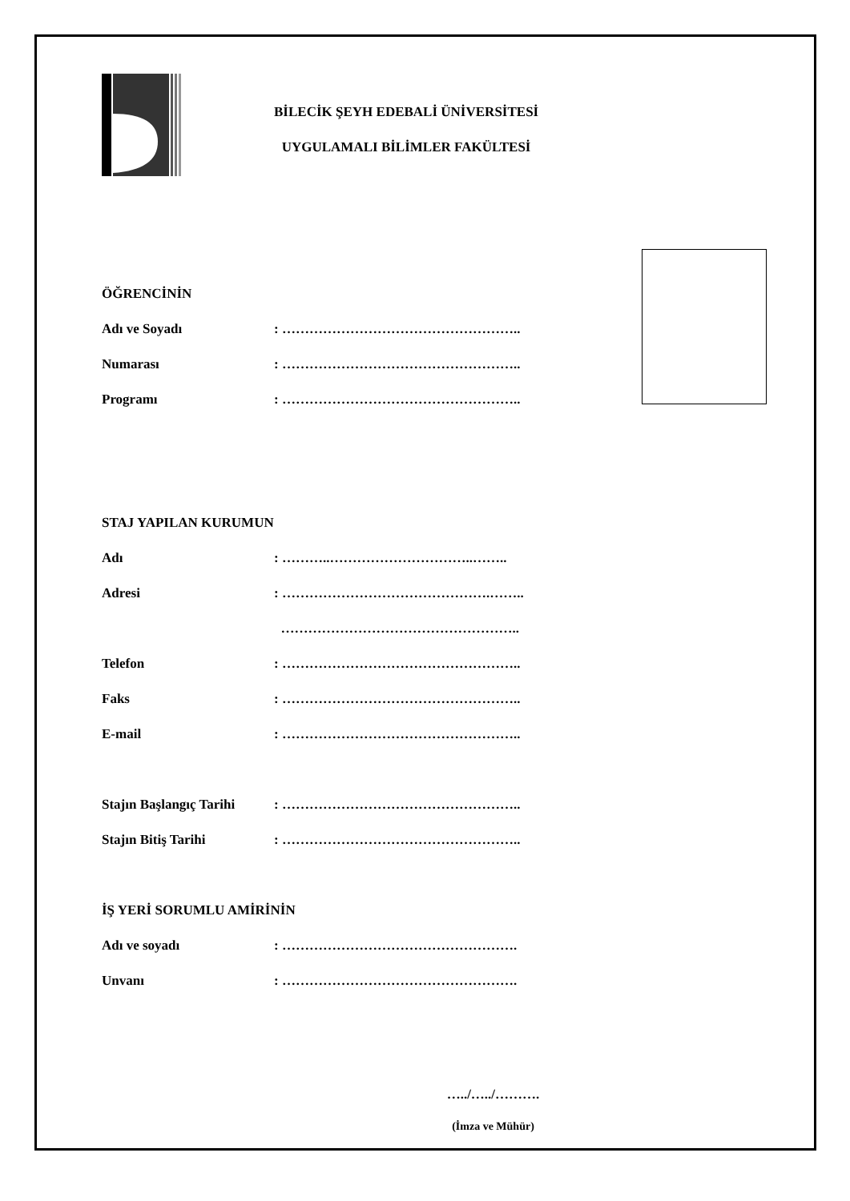BİLECİK ŞEYH EDEBALİ ÜNİVERSİTESİ
UYGULAMALI BİLİMLER FAKÜLTESİ
ÖĞRENCİNİN
Adı ve Soyadı: ……………………………………………..
Numarası: ……………………………………………..
Programı: ……………………………………………..
STAJ YAPILAN KURUMUN
Adı: ………..…………………………..……..
Adresi: ……………………………………….……..
……………………………………………..
Telefon: ……………………………………………..
Faks: ……………………………………………..
E-mail: ……………………………………………..
Stajın Başlangıç Tarihi: ……………………………………………..
Stajın Bitiş Tarihi: ……………………………………………..
İŞ YERİ SORUMLU AMİRİNİN
Adı ve soyadı: …………………………………………….
Unvanı: …………………………………………….
…../…../……….
(İmza ve Mühür)